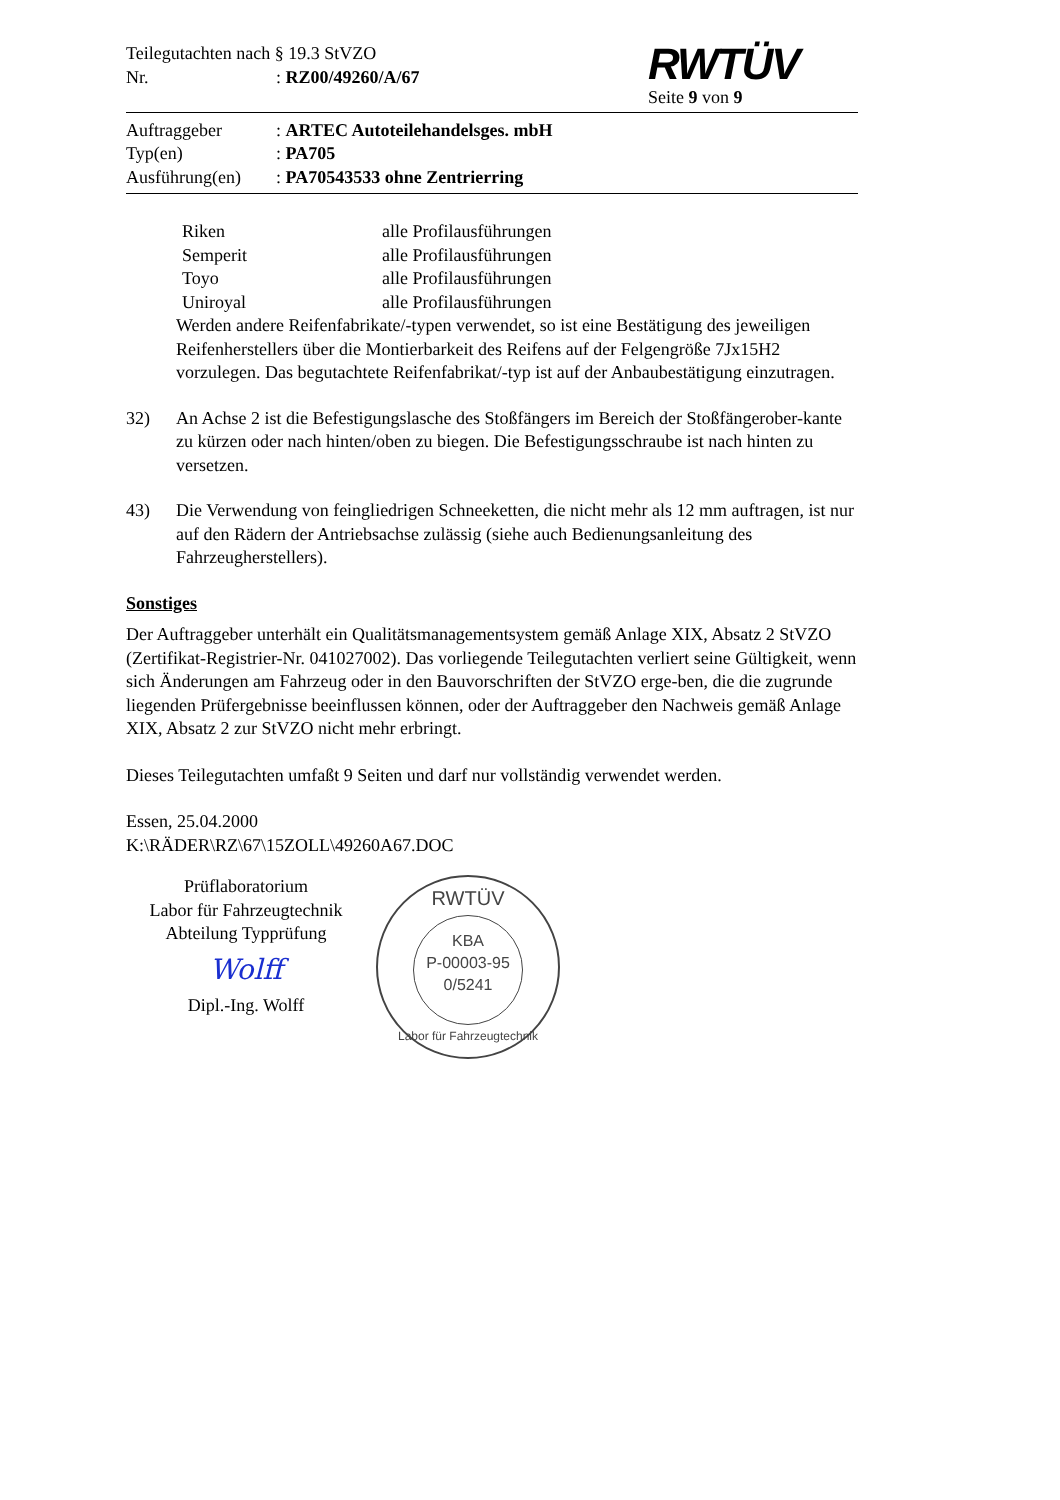Teilegutachten nach § 19.3 StVZO
Nr.: RZ00/49260/A/67
RWTÜV
Seite 9 von 9
Auftraggeber: ARTEC Autoteilehandelsges. mbH
Typ(en): PA705
Ausführung(en): PA70543533 ohne Zentrierring
Riken alle Profilausführungen
Semperit alle Profilausführungen
Toyo alle Profilausführungen
Uniroyal alle Profilausführungen
Werden andere Reifenfabrikate/-typen verwendet, so ist eine Bestätigung des jeweiligen Reifenherstellers über die Montierbarkeit des Reifens auf der Felgengröße 7Jx15H2 vorzulegen. Das begutachtete Reifenfabrikat/-typ ist auf der Anbaubestätigung einzutragen.
32) An Achse 2 ist die Befestigungslasche des Stoßfängers im Bereich der Stoßfängerober-kante zu kürzen oder nach hinten/oben zu biegen. Die Befestigungsschraube ist nach hinten zu versetzen.
43) Die Verwendung von feingliedrigen Schneeketten, die nicht mehr als 12 mm auftragen, ist nur auf den Rädern der Antriebsachse zulässig (siehe auch Bedienungsanleitung des Fahrzeugherstellers).
Sonstiges
Der Auftraggeber unterhält ein Qualitätsmanagementsystem gemäß Anlage XIX, Absatz 2 StVZO (Zertifikat-Registrier-Nr. 041027002). Das vorliegende Teilegutachten verliert seine Gültigkeit, wenn sich Änderungen am Fahrzeug oder in den Bauvorschriften der StVZO erge-ben, die die zugrunde liegenden Prüfergebnisse beeinflussen können, oder der Auftraggeber den Nachweis gemäß Anlage XIX, Absatz 2 zur StVZO nicht mehr erbringt.
Dieses Teilegutachten umfaßt 9 Seiten und darf nur vollständig verwendet werden.
Essen, 25.04.2000
K:\RÄDER\RZ\67\15ZOLL\49260A67.DOC
Prüflaboratorium
Labor für Fahrzeugtechnik
Abteilung Typprüfung
Wolff
Dipl.-Ing. Wolff
RWTÜV
KBA
P-00003-95
0/5241
Labor für Fahrzeugtechnik